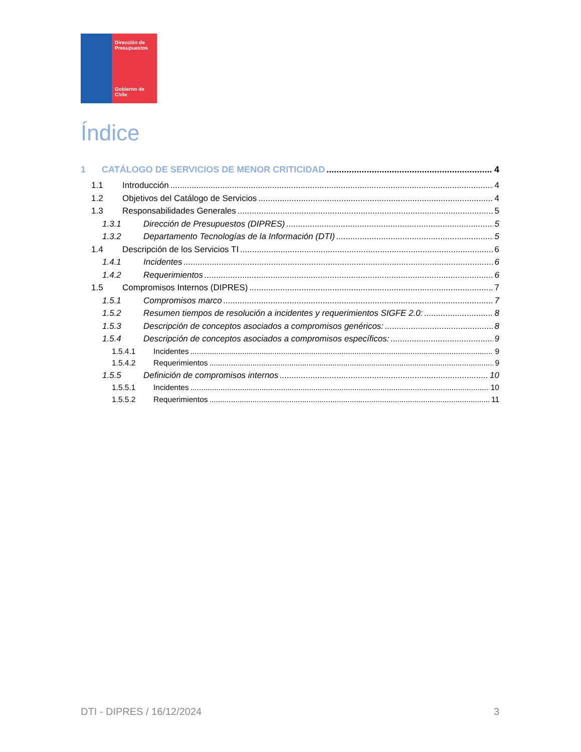Dirección de
Presupuestos
Gobierno de Chile
Índice
1 CATÁLOGO DE SERVICIOS DE MENOR CRITICIDAD 4
1.1 Introducción 4
1.2 Objetivos del Catálogo de Servicios 4
1.3 Responsabilidades Generales 5
1.3.1 Dirección de Presupuestos (DIPRES) 5
1.3.2 Departamento Tecnologías de la Información (DTI) 5
1.4 Descripción de los Servicios TI 6
1.4.1 Incidentes 6
1.4.2 Requerimientos 6
1.5 Compromisos Internos (DIPRES) 7
1.5.1 Compromisos marco 7
1.5.2 Resumen tiempos de resolución a incidentes y requerimientos SIGFE 2.0: 8
1.5.3 Descripción de conceptos asociados a compromisos genéricos: 8
1.5.4 Descripción de conceptos asociados a compromisos específicos: 9
1.5.4.1 Incidentes 9
1.5.4.2 Requerimientos 9
1.5.5 Definición de compromisos internos 10
1.5.5.1 Incidentes 10
1.5.5.2 Requerimientos 11
DTI - DIPRES / 16/12/2024 3